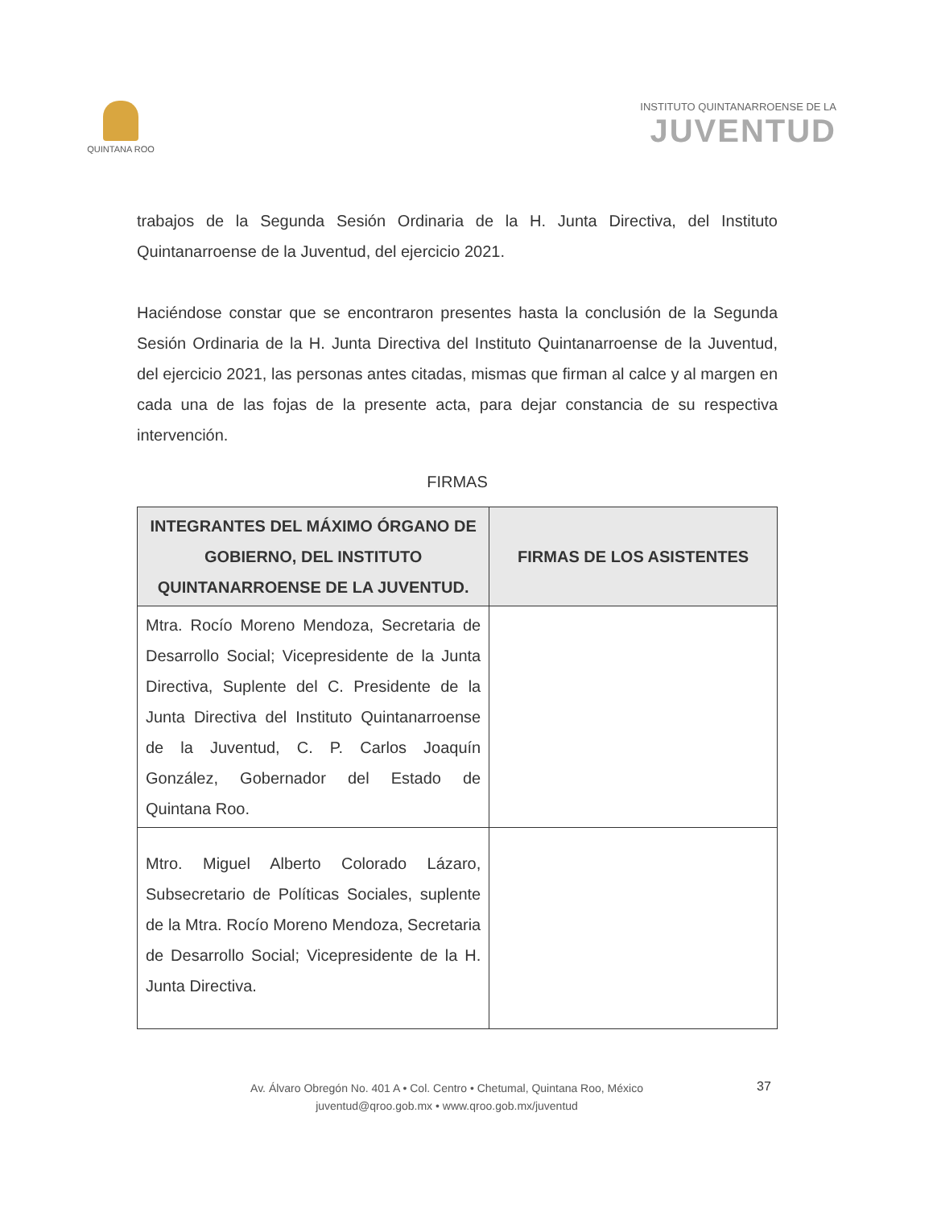QUINTANA ROO
INSTITUTO QUINTANARROENSE DE LA
JUVENTUD
trabajos de la Segunda Sesión Ordinaria de la H. Junta Directiva, del Instituto Quintanarroense de la Juventud, del ejercicio 2021.
Haciéndose constar que se encontraron presentes hasta la conclusión de la Segunda Sesión Ordinaria de la H. Junta Directiva del Instituto Quintanarroense de la Juventud, del ejercicio 2021, las personas antes citadas, mismas que firman al calce y al margen en cada una de las fojas de la presente acta, para dejar constancia de su respectiva intervención.
FIRMAS
| INTEGRANTES DEL MÁXIMO ÓRGANO DE GOBIERNO, DEL INSTITUTO QUINTANARROENSE DE LA JUVENTUD. | FIRMAS DE LOS ASISTENTES |
| --- | --- |
| Mtra. Rocío Moreno Mendoza, Secretaria de Desarrollo Social; Vicepresidente de la Junta Directiva, Suplente del C. Presidente de la Junta Directiva del Instituto Quintanarroense de la Juventud, C. P. Carlos Joaquín González, Gobernador del Estado de Quintana Roo. | |
| Mtro. Miguel Alberto Colorado Lázaro, Subsecretario de Políticas Sociales, suplente de la Mtra. Rocío Moreno Mendoza, Secretaria de Desarrollo Social; Vicepresidente de la H. Junta Directiva. | |
Av. Álvaro Obregón No. 401 A • Col. Centro • Chetumal, Quintana Roo, México
juventud@qroo.gob.mx • www.qroo.gob.mx/juventud
37